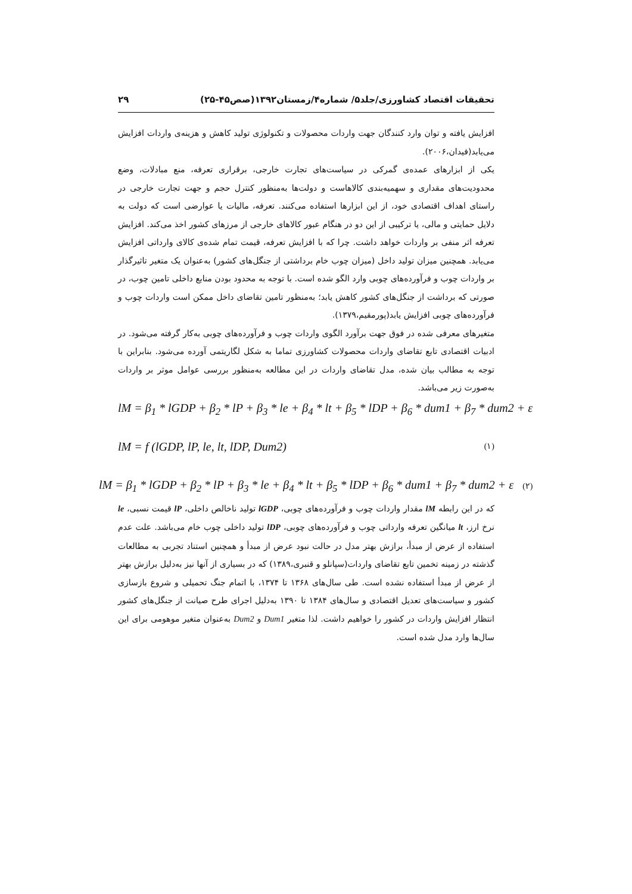تحقیقات اقتصاد کشاورزی/جلد۵/ شماره۴/زمستان۱۳۹۲(صص۴۵-۲۵) ۲۹
افزایش یافته و توان وارد کنندگان جهت واردات محصولات و تکنولوژی تولید کاهش و هزینه‌ی واردات افزایش می‌یابد(فیدان،۲۰۰۶).
یکی از ابزارهای عمده‌ی گمرکی در سیاست‌های تجارت خارجی، برقراری تعرفه، منع مبادلات، وضع محدودیت‌های مقداری و سهمیه‌بندی کالاهاست و دولت‌ها به‌منظور کنترل حجم و جهت تجارت خارجی در راستای اهداف اقتصادی خود، از این ابزارها استفاده می‌کنند. تعرفه، مالیات یا عوارضی است که دولت به دلایل حمایتی و مالی، یا ترکیبی از این دو در هنگام عبور کالاهای خارجی از مرزهای کشور اخذ می‌کند. افزایش تعرفه اثر منفی بر واردات خواهد داشت. چرا که با افزایش تعرفه، قیمت تمام شده‌ی کالای وارداتی افزایش می‌یابد. همچنین میزان تولید داخل (میزان چوب خام برداشتی از جنگل‌های کشور) به‌عنوان یک متغیر تاثیرگذار بر واردات چوب و فرآورده‌های چوبی وارد الگو شده است. با توجه به محدود بودن منابع داخلی تامین چوب، در صورتی که برداشت از جنگل‌های کشور کاهش یابد؛ به‌منظور تامین تقاضای داخل ممکن است واردات چوب و فرآورده‌های چوبی افزایش یابد(پورمقیم،۱۳۷۹).
متغیرهای معرفی شده در فوق جهت برآورد الگوی واردات چوب و فرآورده‌های چوبی به‌کار گرفته می‌شود. در ادبیات اقتصادی تابع تقاضای واردات محصولات کشاورزی تماما به شکل لگاریتمی آورده می‌شود. بنابراین با توجه به مطالب بیان شده، مدل تقاضای واردات در این مطالعه به‌منظور بررسی عوامل موثر بر واردات به‌صورت زیر می‌باشد.
lM = β<sub>1</sub> * lGDP + β<sub>2</sub> * lP + β<sub>3</sub> * le + β<sub>4</sub> * lt + β<sub>5</sub> * lDP + β<sub>6</sub> * dum1 + β<sub>7</sub> * dum2 + ε
lM = f (lGDP, lP, le, lt, lDP, Dum2) (۱)
lM = β<sub>1</sub> * lGDP + β<sub>2</sub> * lP + β<sub>3</sub> * le + β<sub>4</sub> * lt + β<sub>5</sub> * lDP + β<sub>6</sub> * dum1 + β<sub>7</sub> * dum2 + ε (۲)
که در این رابطه lM مقدار واردات چوب و فرآورده‌های چوبی، lGDP تولید ناخالص داخلی، lP قیمت نسبی، le نرخ ارز، lt میانگین تعرفه وارداتی چوب و فرآورده‌های چوبی، lDP تولید داخلی چوب خام می‌باشد. علت عدم استفاده از عرض از مبدأ، برازش بهتر مدل در حالت نبود عرض از مبدأ و همچنین استناد تجربی به مطالعات گذشته در زمینه تخمین تابع تقاضای واردات(سپانلو و قنبری،۱۳۸۹) که در بسیاری از آنها نیز به‌دلیل برازش بهتر از عرض از مبدأ استفاده نشده است. طی سال‌های ۱۳۶۸ تا ۱۳۷۴، با اتمام جنگ تحمیلی و شروع بازسازی کشور و سیاست‌های تعدیل اقتصادی و سال‌های ۱۳۸۴ تا ۱۳۹۰ به‌دلیل اجرای طرح صیانت از جنگل‌های کشور انتظار افزایش واردات در کشور را خواهیم داشت. لذا متغیر Dum1 و Dum2 به‌عنوان متغیر موهومی برای این سال‌ها وارد مدل شده است.